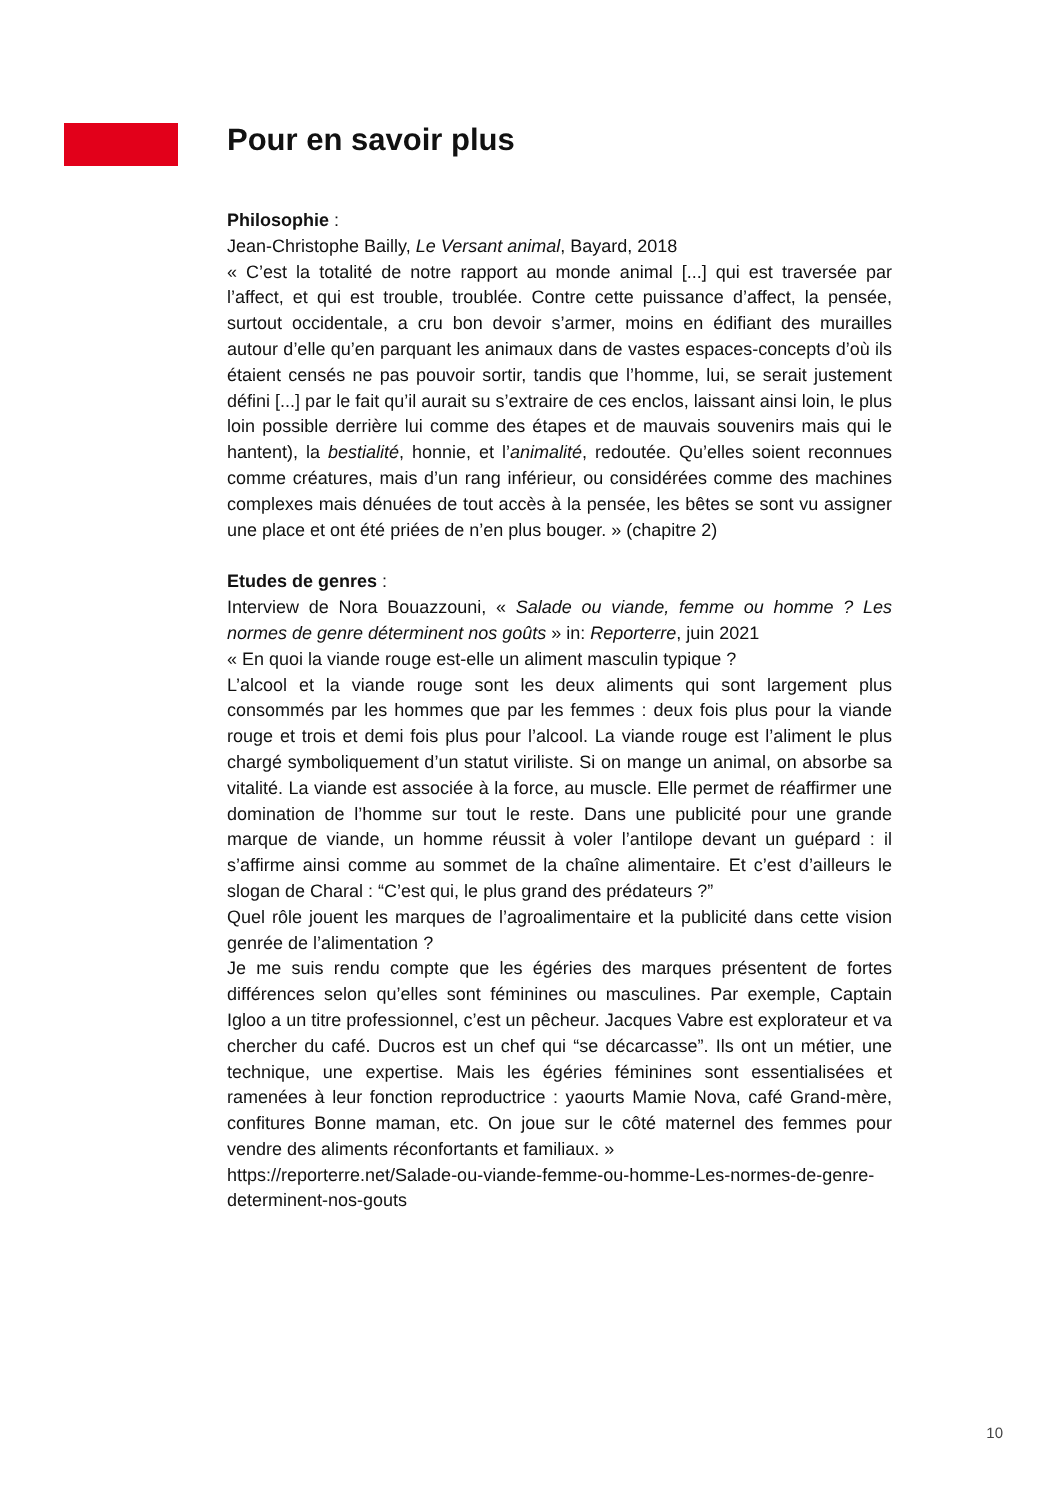Pour en savoir plus
Philosophie :
Jean-Christophe Bailly, Le Versant animal, Bayard, 2018
« C’est la totalité de notre rapport au monde animal [...] qui est traversée par l’affect, et qui est trouble, troublée. Contre cette puissance d’affect, la pensée, surtout occidentale, a cru bon devoir s’armer, moins en édifiant des murailles autour d’elle qu’en parquant les animaux dans de vastes espaces-concepts d’où ils étaient censés ne pas pouvoir sortir, tandis que l’homme, lui, se serait justement défini [...] par le fait qu’il aurait su s’extraire de ces enclos, laissant ainsi loin, le plus loin possible derrière lui comme des étapes et de mauvais souvenirs mais qui le hantent), la bestialité, honnie, et l’animalité, redoutée. Qu’elles soient reconnues comme créatures, mais d’un rang inférieur, ou considérées comme des machines complexes mais dénuées de tout accès à la pensée, les bêtes se sont vu assigner une place et ont été priées de n’en plus bouger. » (chapitre 2)
Etudes de genres :
Interview de Nora Bouazzouni, « Salade ou viande, femme ou homme ? Les normes de genre déterminent nos goûts » in: Reporterre, juin 2021
« En quoi la viande rouge est-elle un aliment masculin typique ?
L’alcool et la viande rouge sont les deux aliments qui sont largement plus consommés par les hommes que par les femmes : deux fois plus pour la viande rouge et trois et demi fois plus pour l’alcool. La viande rouge est l’aliment le plus chargé symboliquement d’un statut viriliste. Si on mange un animal, on absorbe sa vitalité. La viande est associée à la force, au muscle. Elle permet de réaffirmer une domination de l’homme sur tout le reste. Dans une publicité pour une grande marque de viande, un homme réussit à voler l’antilope devant un guépard : il s’affirme ainsi comme au sommet de la chaîne alimentaire. Et c’est d’ailleurs le slogan de Charal : “C’est qui, le plus grand des prédateurs ?”
Quel rôle jouent les marques de l’agroalimentaire et la publicité dans cette vision genrée de l’alimentation ?
Je me suis rendu compte que les égéries des marques présentent de fortes différences selon qu’elles sont féminines ou masculines. Par exemple, Captain Igloo a un titre professionnel, c’est un pêcheur. Jacques Vabre est explorateur et va chercher du café. Ducros est un chef qui “se décarcasse”. Ils ont un métier, une technique, une expertise. Mais les égéries féminines sont essentialisées et ramenées à leur fonction reproductrice : yaourts Mamie Nova, café Grand-mère, confitures Bonne maman, etc. On joue sur le côté maternel des femmes pour vendre des aliments réconfortants et familiaux. »
https://reporterre.net/Salade-ou-viande-femme-ou-homme-Les-normes-de-genre-determinent-nos-gouts
10